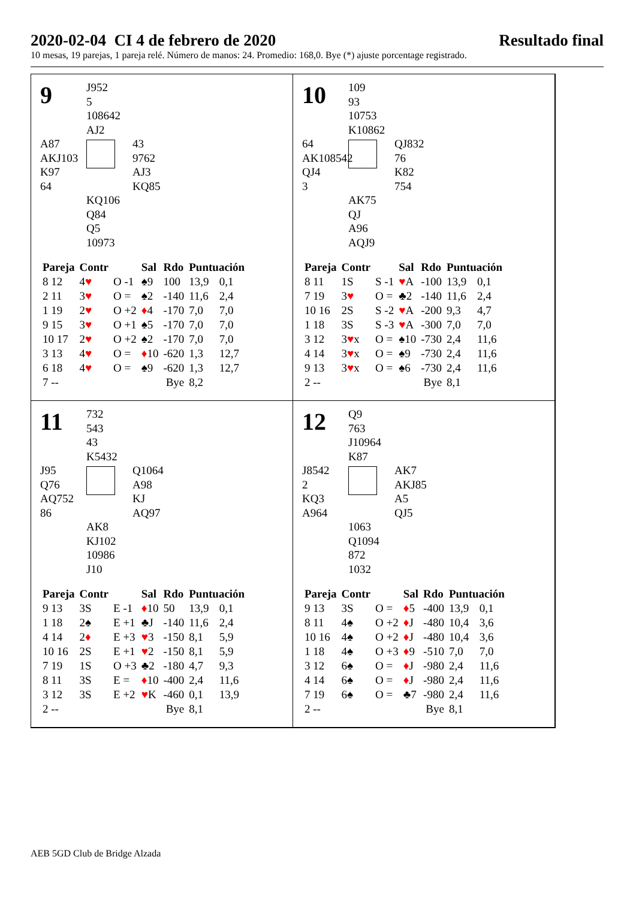2020-02-04 CI 4 de febrero de 2020 Resultado final
10 mesas, 19 parejas, 1 pareja relé. Número de manos: 24. Promedio: 168,0. Bye (*) ajuste porcentage registrado.
9
J952
5
108642
AJ2
A87
AKJ103
K97
64
43
9762
AJ3
KQ85
KQ106
Q84
Q5
10973
| Pareja | Contr | | Sal | Rdo | Puntuación | |
| --- | --- | --- | --- | --- | --- | --- |
| 8 12 | 4 ♥ | O -1 | ♠9 | 100 | 13,9 | 0,1 |
| 2 11 | 3 ♥ | O = | ♠2 | -140 | 11,6 | 2,4 |
| 1 19 | 2 ♥ | O +2 | ♦ 4 | -170 | 7,0 | 7,0 |
| 9 15 | 3 ♥ | O +1 | ♠5 | -170 | 7,0 | 7,0 |
| 10 17 | 2 ♥ | O +2 | ♠2 | -170 | 7,0 | 7,0 |
| 3 13 | 4 ♥ | O = | ♦ 10 | -620 | 1,3 | 12,7 |
| 6 18 | 4 ♥ | O = | ♠9 | -620 | 1,3 | 12,7 |
| 7 -- | | | | Bye | 8,2 | |
10
109
93
10753
K10862
64
AK108542
QJ4
3
QJ832
76
K82
754
AK75
QJ
A96
AQJ9
| Pareja | Contr | | Sal | Rdo | Puntuación | |
| --- | --- | --- | --- | --- | --- | --- |
| 8 11 | 1S | S -1 | ♥ A | -100 | 13,9 | 0,1 |
| 7 19 | 3 ♥ | O = | ♣2 | -140 | 11,6 | 2,4 |
| 10 16 | 2S | S -2 | ♥ A | -200 | 9,3 | 4,7 |
| 1 18 | 3S | S -3 | ♥ A | -300 | 7,0 | 7,0 |
| 3 12 | 3 ♥ x | O = | ♠10 | -730 | 2,4 | 11,6 |
| 4 14 | 3 ♥ x | O = | ♠9 | -730 | 2,4 | 11,6 |
| 9 13 | 3 ♥ x | O = | ♠6 | -730 | 2,4 | 11,6 |
| 2 -- | | | | Bye | 8,1 | |
11
732
543
43
K5432
J95
Q76
AQ752
86
Q1064
A98
KJ
AQ97
AK8
KJ102
10986
J10
| Pareja | Contr | | Sal | Rdo | Puntuación | |
| --- | --- | --- | --- | --- | --- | --- |
| 9 13 | 3S | E -1 | ♦ 10 | 50 | 13,9 | 0,1 |
| 1 18 | 2♠ | E +1 | ♣J | -140 | 11,6 | 2,4 |
| 4 14 | 2 ♦ | E +3 | ♥ 3 | -150 | 8,1 | 5,9 |
| 10 16 | 2S | E +1 | ♥ 2 | -150 | 8,1 | 5,9 |
| 7 19 | 1S | O +3 | ♣2 | -180 | 4,7 | 9,3 |
| 8 11 | 3S | E = | ♦ 10 | -400 | 2,4 | 11,6 |
| 3 12 | 3S | E +2 | ♥ K | -460 | 0,1 | 13,9 |
| 2 -- | | | | Bye | 8,1 | |
12
Q9
763
J10964
K87
J8542
2
KQ3
A964
AK7
AKJ85
A5
QJ5
1063
Q1094
872
1032
| Pareja | Contr | | Sal | Rdo | Puntuación | |
| --- | --- | --- | --- | --- | --- | --- |
| 9 13 | 3S | O = | ♦ 5 | -400 | 13,9 | 0,1 |
| 8 11 | 4♠ | O +2 | ♦ J | -480 | 10,4 | 3,6 |
| 10 16 | 4♠ | O +2 | ♦ J | -480 | 10,4 | 3,6 |
| 1 18 | 4♠ | O +3 | ♦ 9 | -510 | 7,0 | 7,0 |
| 3 12 | 6♠ | O = | ♦ J | -980 | 2,4 | 11,6 |
| 4 14 | 6♠ | O = | ♦ J | -980 | 2,4 | 11,6 |
| 7 19 | 6♠ | O = | ♣7 | -980 | 2,4 | 11,6 |
| 2 -- | | | | Bye | 8,1 | |
AEB 5GD Club de Bridge Alzada